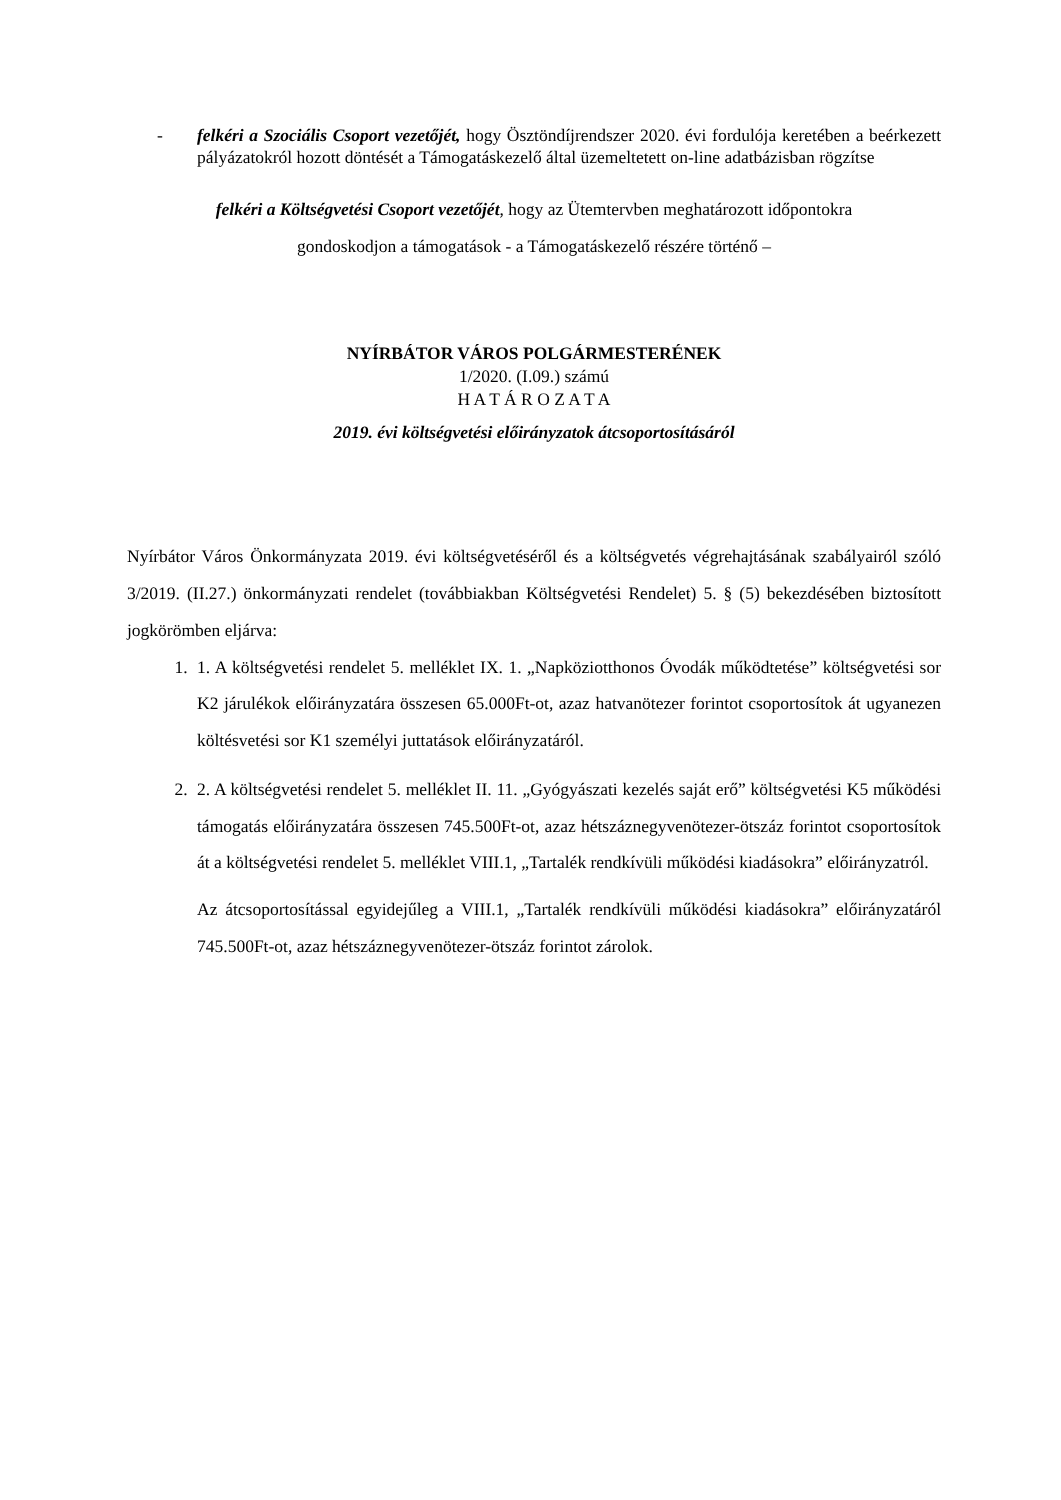- felkéri a Szociális Csoport vezetőjét, hogy Ösztöndíjrendszer 2020. évi fordulója keretében a beérkezett pályázatokról hozott döntését a Támogatáskezelő által üzemeltetett on-line adatbázisban rögzítse
felkéri a Költségvetési Csoport vezetőjét, hogy az Ütemtervben meghatározott időpontokra
gondoskodjon a támogatások - a Támogatáskezelő részére történő –
NYÍRBÁTOR VÁROS POLGÁRMESTERÉNEK
1/2020. (I.09.) számú
H A T Á R O Z A T A
2019. évi költségvetési előirányzatok átcsoportosításáról
Nyírbátor Város Önkormányzata 2019. évi költségvetéséről és a költségvetés végrehajtásának szabályairól szóló 3/2019. (II.27.) önkormányzati rendelet (továbbiakban Költségvetési Rendelet) 5. § (5) bekezdésében biztosított jogkörömben eljárva:
1. 1. A költségvetési rendelet 5. melléklet IX. 1. „Napköziotthonos Óvodák működtetése” költségvetési sor K2 járulékok előirányzatára összesen 65.000Ft-ot, azaz hatvanötezer forintot csoportosítok át ugyanezen költésvetési sor K1 személyi juttatások előirányzatáról.
2. 2. A költségvetési rendelet 5. melléklet II. 11. „Gyógyászati kezelés saját erő” költségvetési K5 működési támogatás előirányzatára összesen 745.500Ft-ot, azaz hétszáznegyvenötezer-ötszáz forintot csoportosítok át a költségvetési rendelet 5. melléklet VIII.1, „Tartalék rendkívüli működési kiadásokra” előirányzatról.
Az átcsoportosítással egyidejűleg a VIII.1, „Tartalék rendkívüli működési kiadásokra” előirányzatáról 745.500Ft-ot, azaz hétszáznegyvenötezer-ötszáz forintot zárolok.